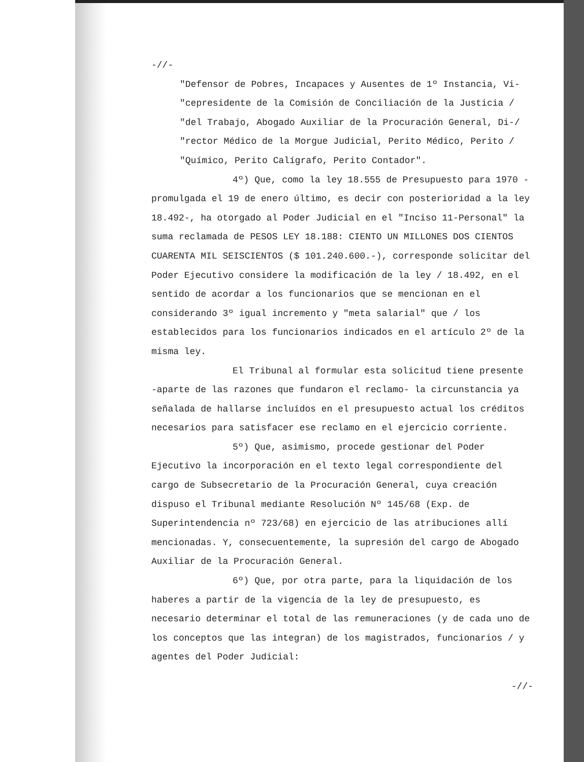-//-
"Defensor de Pobres, Incapaces y Ausentes de 1º Instancia, Vi-
"cepresidente de la Comisión de Conciliación de la Justicia /
"del Trabajo, Abogado Auxiliar de la Procuración General, Di-/
"rector Médico de la Morgue Judicial, Perito Médico, Perito /
"Químico, Perito Calígrafo, Perito Contador".
4º) Que, como la ley 18.555 de Presupuesto para 1970 -promulgada el 19 de enero último, es decir con posterioridad a la ley 18.492-, ha otorgado al Poder Judicial en el "Inciso 11-Personal" la suma reclamada de PESOS LEY 18.188: CIENTO UN MILLONES DOS CIENTOS CUARENTA MIL SEISCIENTOS ($ 101.240.600.-), corresponde solicitar del Poder Ejecutivo considere la modificación de la ley / 18.492, en el sentido de acordar a los funcionarios que se mencionan en el considerando 3º igual incremento y "meta salarial" que / los establecidos para los funcionarios indicados en el artículo 2º de la misma ley.
El Tribunal al formular esta solicitud tiene presente -aparte de las razones que fundaron el reclamo- la circunstancia ya señalada de hallarse incluídos en el presupuesto actual los créditos necesarios para satisfacer ese reclamo en el ejercicio corriente.
5º) Que, asimismo, procede gestionar del Poder Ejecutivo la incorporación en el texto legal correspondiente del cargo de Subsecretario de la Procuración General, cuya creación dispuso el Tribunal mediante Resolución Nº 145/68 (Exp. de Superintendencia nº 723/68) en ejercicio de las atribuciones allí mencionadas. Y, consecuentemente, la supresión del cargo de Abogado Auxiliar de la Procuración General.
6º) Que, por otra parte, para la liquidación de los haberes a partir de la vigencia de la ley de presupuesto, es necesario determinar el total de las remuneraciones (y de cada uno de los conceptos que las integran) de los magistrados, funcionarios / y agentes del Poder Judicial:
-//-